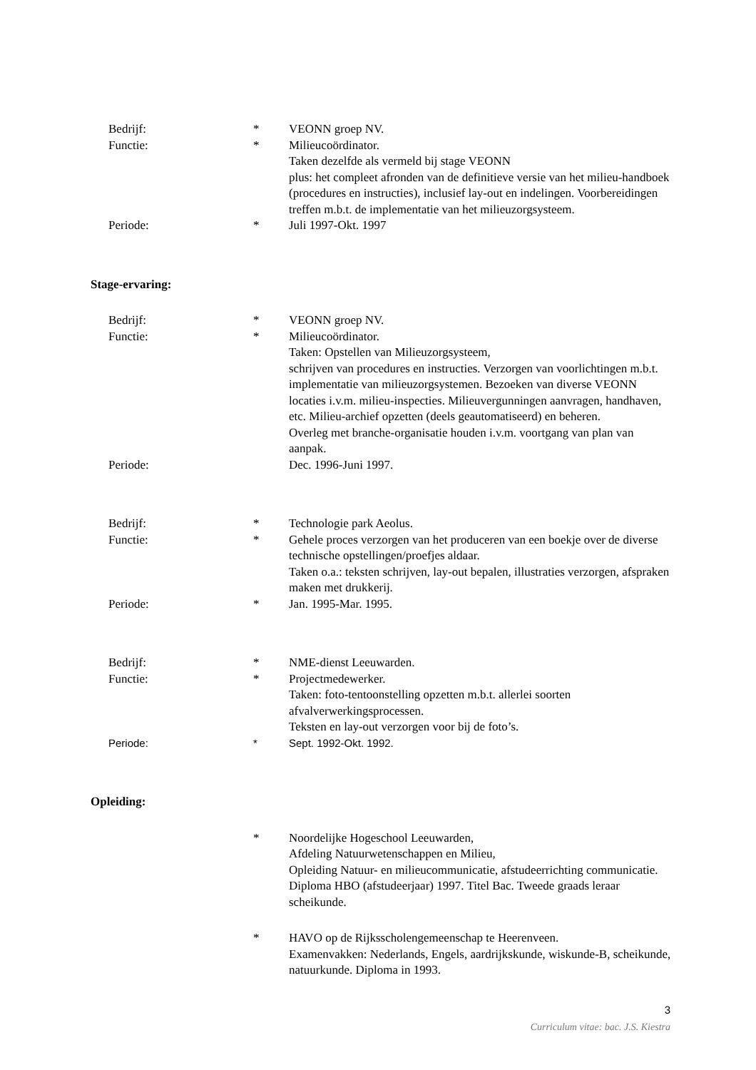Bedrijf: * VEONN groep NV.
Functie: * Milieucoördinator.
Taken dezelfde als vermeld bij stage VEONN
plus: het compleet afronden van de definitieve versie van het milieu-handboek (procedures en instructies), inclusief lay-out en indelingen. Voorbereidingen treffen m.b.t. de implementatie van het milieuzorgsysteem.
Periode: * Juli 1997-Okt. 1997
Stage-ervaring:
Bedrijf: * VEONN groep NV.
Functie: * Milieucoördinator.
Taken: Opstellen van Milieuzorgsysteem,
schrijven van procedures en instructies. Verzorgen van voorlichtingen m.b.t. implementatie van milieuzorgsystemen. Bezoeken van diverse VEONN locaties i.v.m. milieu-inspecties. Milieuvergunningen aanvragen, handhaven, etc. Milieu-archief opzetten (deels geautomatiseerd) en beheren.
Overleg met branche-organisatie houden i.v.m. voortgang van plan van aanpak.
Periode: Dec. 1996-Juni 1997.
Bedrijf: * Technologie park Aeolus.
Functie: * Gehele proces verzorgen van het produceren van een boekje over de diverse technische opstellingen/proefjes aldaar.
Taken o.a.: teksten schrijven, lay-out bepalen, illustraties verzorgen, afspraken maken met drukkerij.
Periode: * Jan. 1995-Mar. 1995.
Bedrijf: * NME-dienst Leeuwarden.
Functie: * Projectmedewerker.
Taken: foto-tentoonstelling opzetten m.b.t. allerlei soorten afvalverwerkingsprocessen.
Teksten en lay-out verzorgen voor bij de foto’s.
Periode: * Sept. 1992-Okt. 1992.
Opleiding:
* Noordelijke Hogeschool Leeuwarden,
Afdeling Natuurwetenschappen en Milieu,
Opleiding Natuur- en milieucommunicatie, afstudeerrichting communicatie.
Diploma HBO (afstudeerjaar) 1997. Titel Bac. Tweede graads leraar scheikunde.
* HAVO op de Rijksscholengemeenschap te Heerenveen.
Examenvakken: Nederlands, Engels, aardrijkskunde, wiskunde-B, scheikunde, natuurkunde. Diploma in 1993.
3
Curriculum vitae: bac. J.S. Kiestra